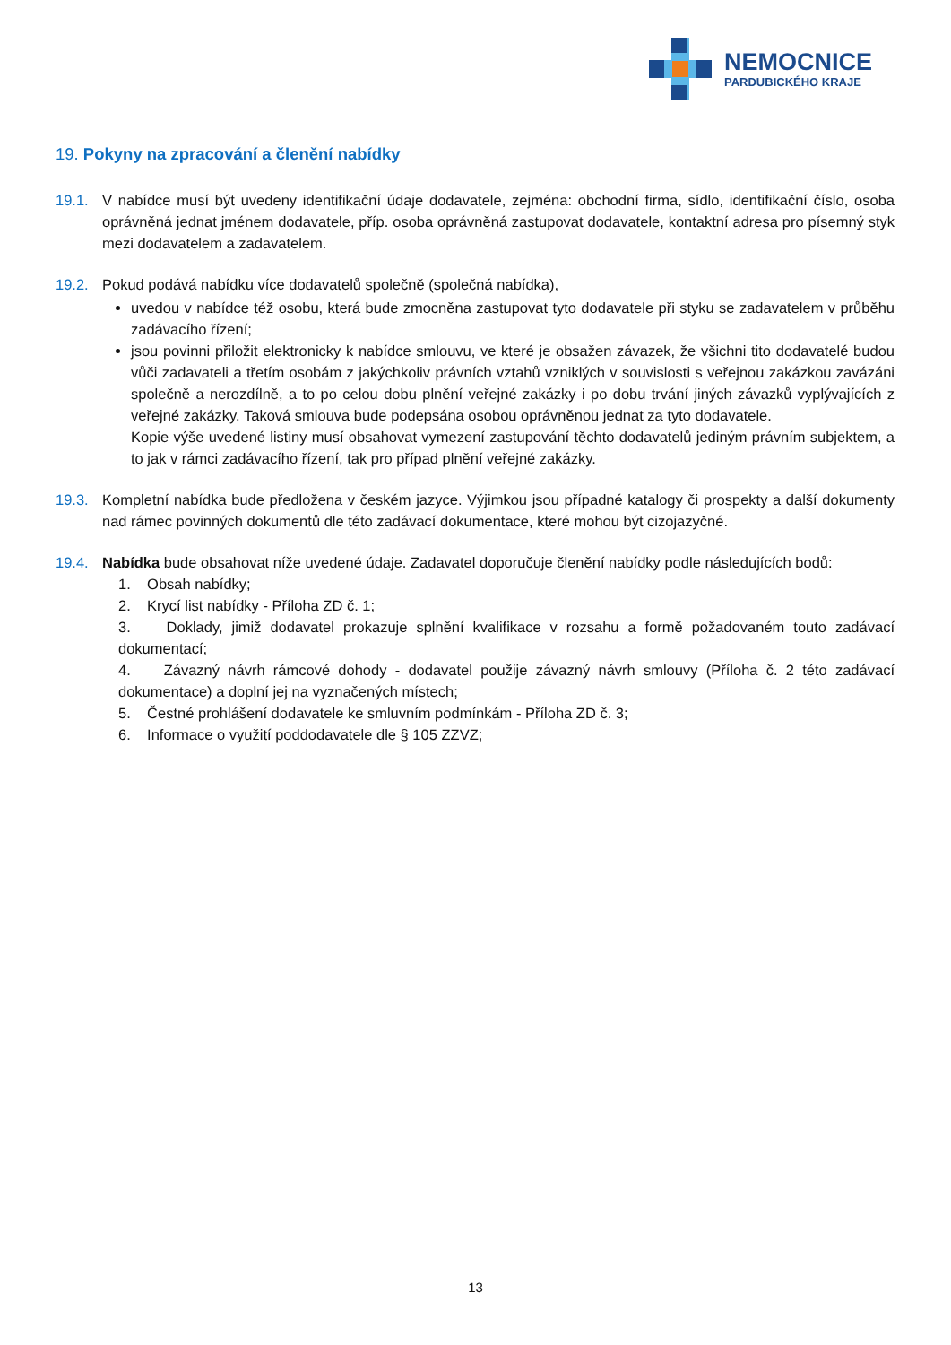NEMOCNICE
PARDUBICKÉHO KRAJE
19. Pokyny na zpracování a členění nabídky
19.1. V nabídce musí být uvedeny identifikační údaje dodavatele, zejména: obchodní firma, sídlo, identifikační číslo, osoba oprávněná jednat jménem dodavatele, příp. osoba oprávněná zastupovat dodavatele, kontaktní adresa pro písemný styk mezi dodavatelem a zadavatelem.
19.2. Pokud podává nabídku více dodavatelů společně (společná nabídka),
uvedou v nabídce též osobu, která bude zmocněna zastupovat tyto dodavatele při styku se zadavatelem v průběhu zadávacího řízení;
jsou povinni přiložit elektronicky k nabídce smlouvu, ve které je obsažen závazek, že všichni tito dodavatelé budou vůči zadavateli a třetím osobám z jakýchkoliv právních vztahů vzniklých v souvislosti s veřejnou zakázkou zavázáni společně a nerozdílně, a to po celou dobu plnění veřejné zakázky i po dobu trvání jiných závazků vyplývajících z veřejné zakázky. Taková smlouva bude podepsána osobou oprávněnou jednat za tyto dodavatele.
Kopie výše uvedené listiny musí obsahovat vymezení zastupování těchto dodavatelů jediným právním subjektem, a to jak v rámci zadávacího řízení, tak pro případ plnění veřejné zakázky.
19.3. Kompletní nabídka bude předložena v českém jazyce. Výjimkou jsou případné katalogy či prospekty a další dokumenty nad rámec povinných dokumentů dle této zadávací dokumentace, které mohou být cizojazyčné.
19.4. Nabídka bude obsahovat níže uvedené údaje. Zadavatel doporučuje členění nabídky podle následujících bodů:
1. Obsah nabídky;
2. Krycí list nabídky - Příloha ZD č. 1;
3. Doklady, jimiž dodavatel prokazuje splnění kvalifikace v rozsahu a formě požadovaném touto zadávací dokumentací;
4. Závazný návrh rámcové dohody - dodavatel použije závazný návrh smlouvy (Příloha č. 2 této zadávací dokumentace) a doplní jej na vyznačených místech;
5. Čestné prohlášení dodavatele ke smluvním podmínkám - Příloha ZD č. 3;
6. Informace o využití poddodavatele dle § 105 ZZVZ;
13